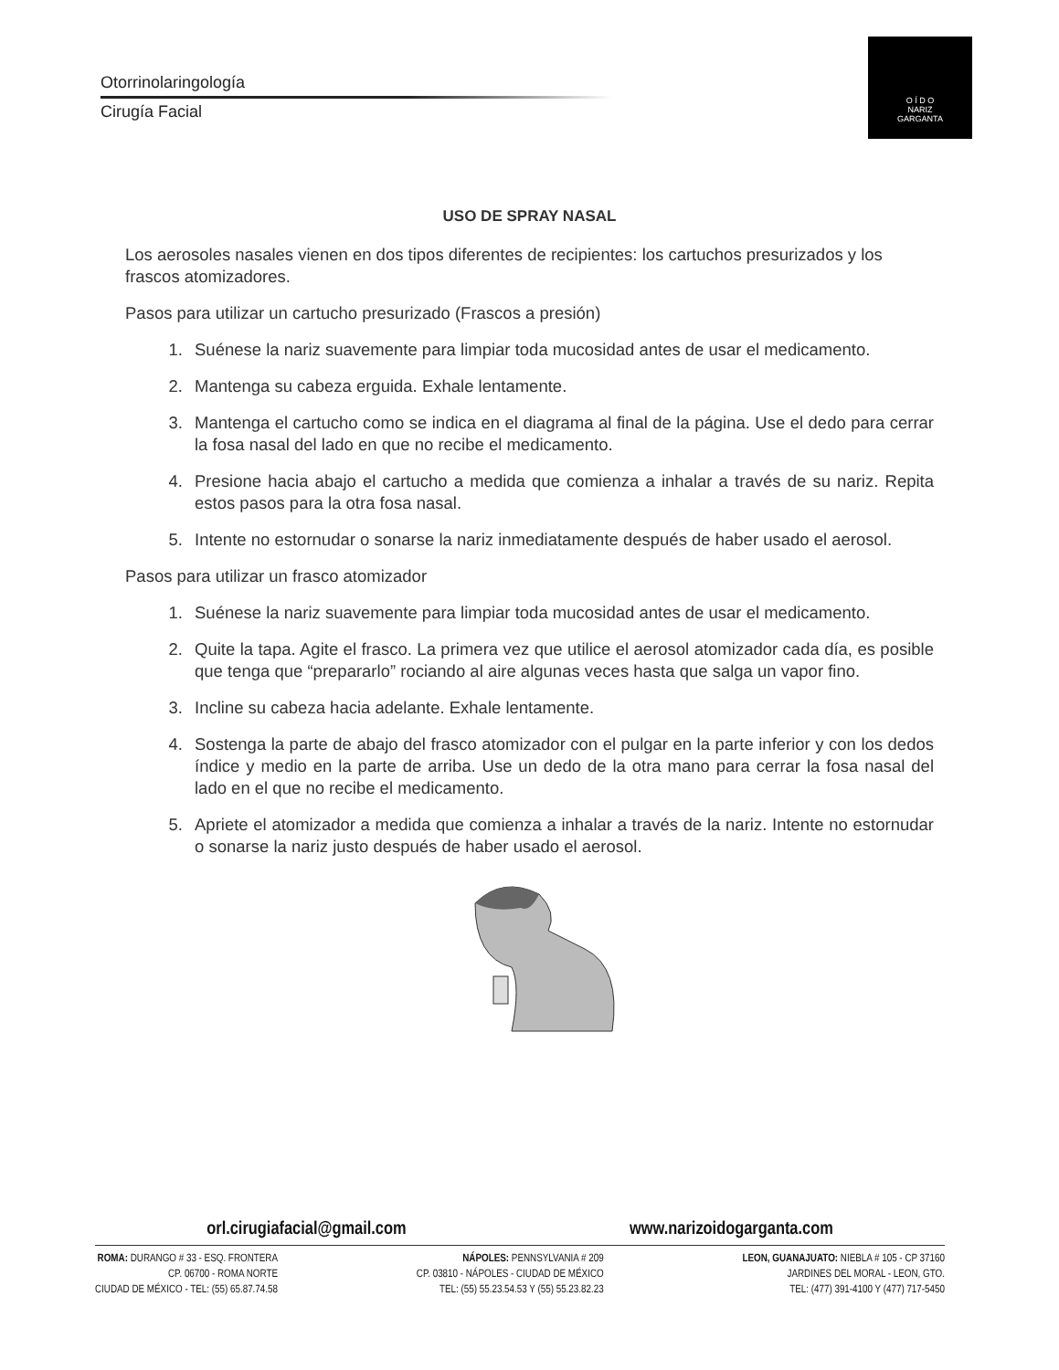Otorrinolaringología
Cirugía Facial
O Í D O
NARIZ
GARGANTA
USO DE SPRAY NASAL
Los aerosoles nasales vienen en dos tipos diferentes de recipientes: los cartuchos presurizados y los frascos atomizadores.
Pasos para utilizar un cartucho presurizado (Frascos a presión)
1. Suénese la nariz suavemente para limpiar toda mucosidad antes de usar el medicamento.
2. Mantenga su cabeza erguida. Exhale lentamente.
3. Mantenga el cartucho como se indica en el diagrama al final de la página. Use el dedo para cerrar la fosa nasal del lado en que no recibe el medicamento.
4. Presione hacia abajo el cartucho a medida que comienza a inhalar a través de su nariz. Repita estos pasos para la otra fosa nasal.
5. Intente no estornudar o sonarse la nariz inmediatamente después de haber usado el aerosol.
Pasos para utilizar un frasco atomizador
1. Suénese la nariz suavemente para limpiar toda mucosidad antes de usar el medicamento.
2. Quite la tapa. Agite el frasco. La primera vez que utilice el aerosol atomizador cada día, es posible que tenga que “prepararlo” rociando al aire algunas veces hasta que salga un vapor fino.
3. Incline su cabeza hacia adelante. Exhale lentamente.
4. Sostenga la parte de abajo del frasco atomizador con el pulgar en la parte inferior y con los dedos índice y medio en la parte de arriba. Use un dedo de la otra mano para cerrar la fosa nasal del lado en el que no recibe el medicamento.
5. Apriete el atomizador a medida que comienza a inhalar a través de la nariz. Intente no estornudar o sonarse la nariz justo después de haber usado el aerosol.
orl.cirugiafacial@gmail.com www.narizoidogarganta.com
ROMA: DURANGO # 33 - ESQ. FRONTERA
CP. 06700 - ROMA NORTE
CIUDAD DE MÉXICO - TEL: (55) 65.87.74.58
NÁPOLES: PENNSYLVANIA # 209
CP. 03810 - NÁPOLES - CIUDAD DE MÉXICO
TEL: (55) 55.23.54.53 Y (55) 55.23.82.23
LEON, GUANAJUATO: NIEBLA # 105 - CP 37160
JARDINES DEL MORAL - LEON, GTO.
TEL: (477) 391-4100 Y (477) 717-5450